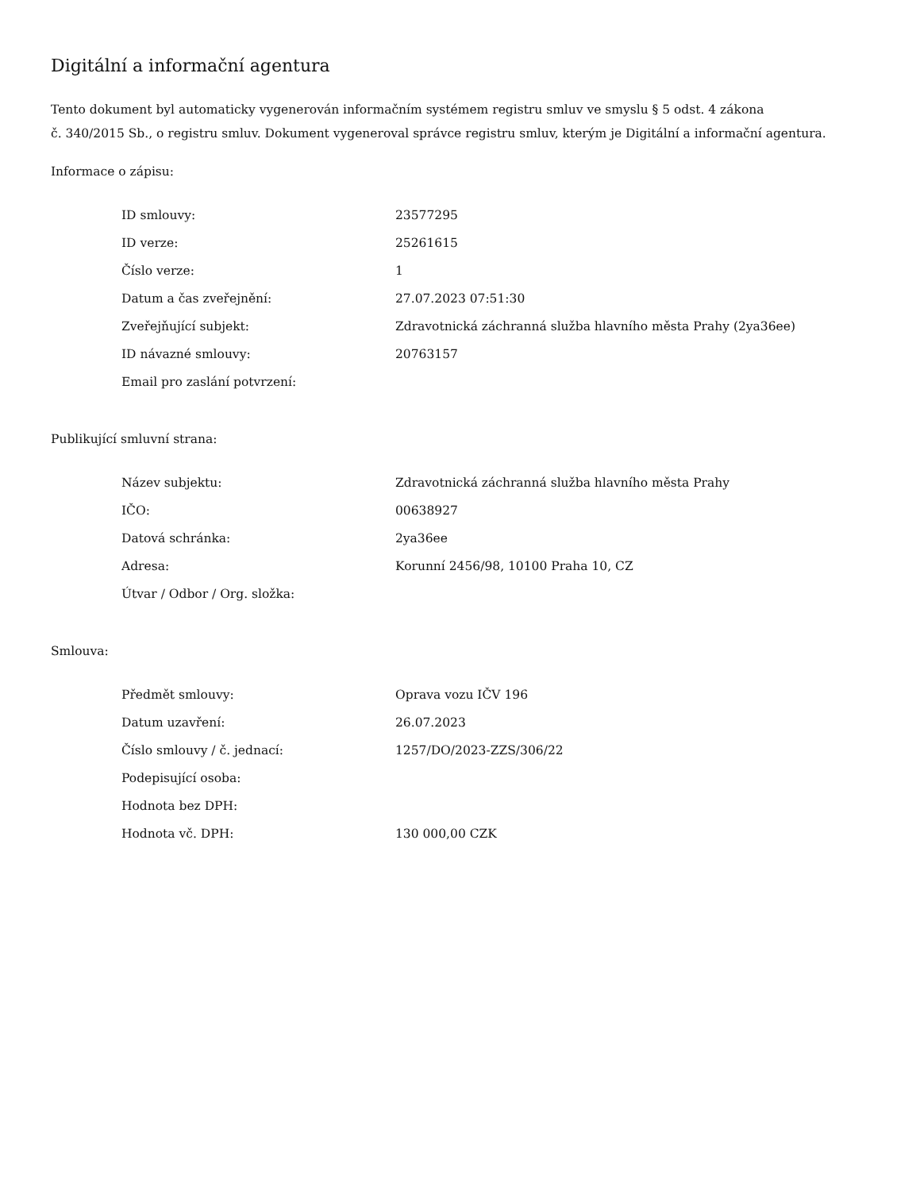Digitální a informační agentura
Tento dokument byl automaticky vygenerován informačním systémem registru smluv ve smyslu § 5 odst. 4 zákona
č. 340/2015 Sb., o registru smluv. Dokument vygeneroval správce registru smluv, kterým je Digitální a informační agentura.
Informace o zápisu:
| ID smlouvy: | 23577295 |
| ID verze: | 25261615 |
| Číslo verze: | 1 |
| Datum a čas zveřejnění: | 27.07.2023 07:51:30 |
| Zveřejňující subjekt: | Zdravotnická záchranná služba hlavního města Prahy (2ya36ee) |
| ID návazné smlouvy: | 20763157 |
| Email pro zaslání potvrzení: | |
Publikující smluvní strana:
| Název subjektu: | Zdravotnická záchranná služba hlavního města Prahy |
| IČO: | 00638927 |
| Datová schránka: | 2ya36ee |
| Adresa: | Korunní 2456/98, 10100 Praha 10, CZ |
| Útvar / Odbor / Org. složka: | |
Smlouva:
| Předmět smlouvy: | Oprava vozu IČV 196 |
| Datum uzavření: | 26.07.2023 |
| Číslo smlouvy / č. jednací: | 1257/DO/2023-ZZS/306/22 |
| Podepisující osoba: | |
| Hodnota bez DPH: | |
| Hodnota vč. DPH: | 130 000,00 CZK |